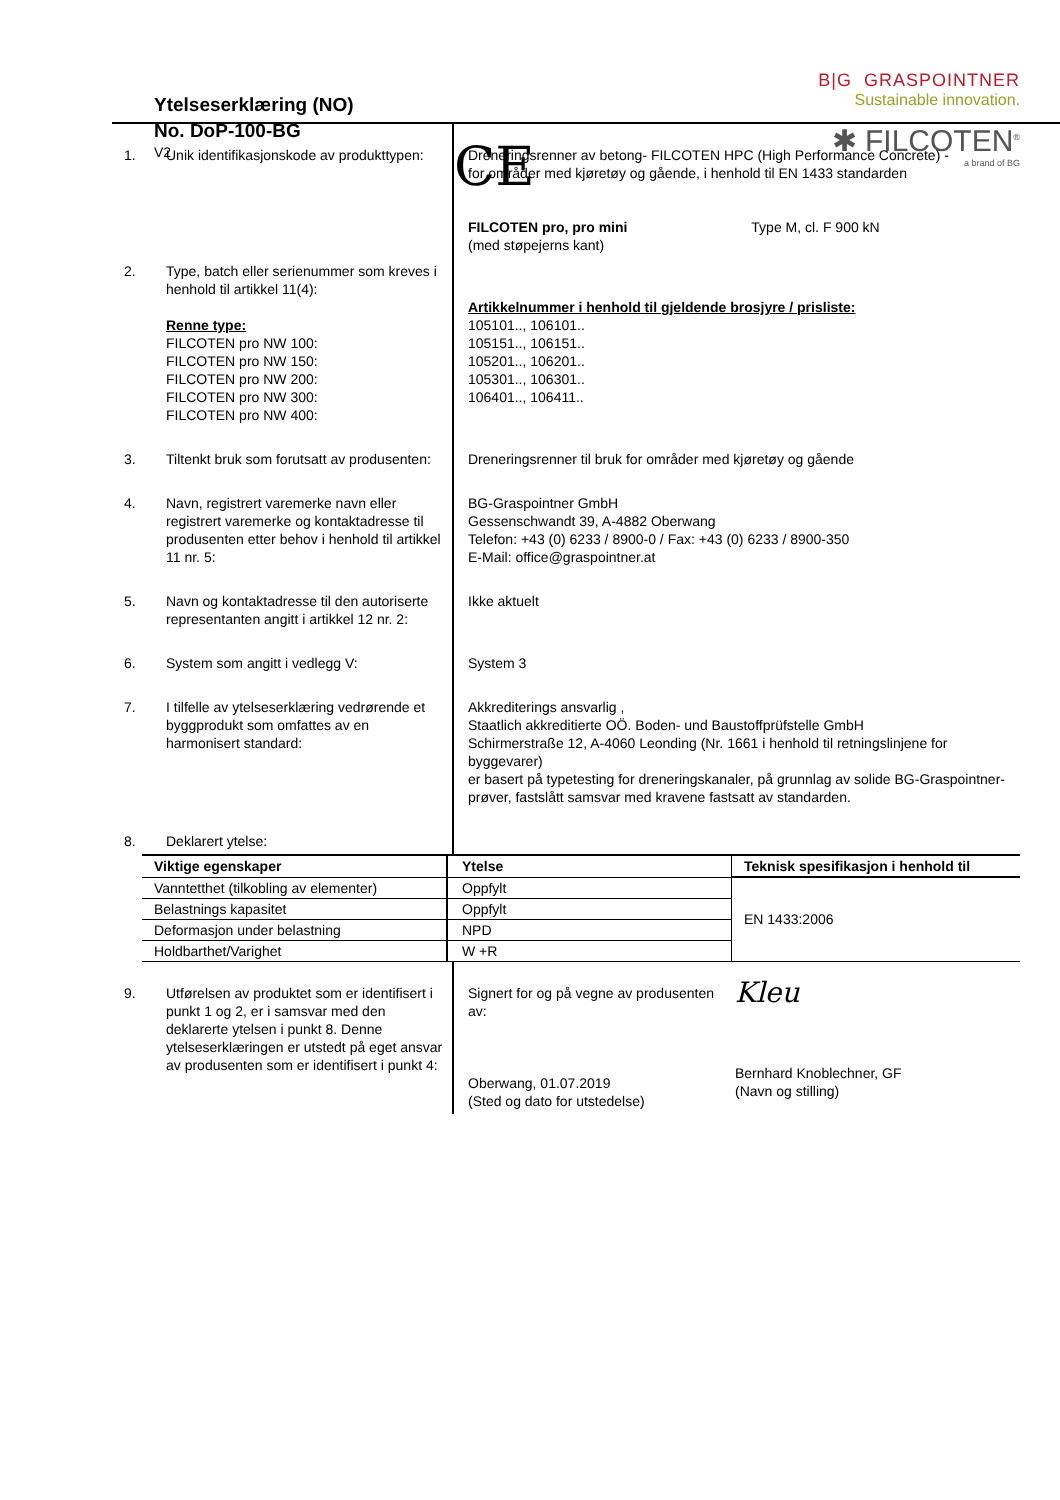Ytelseserklæring (NO)
No. DoP-100-BG
V2
CE
B|G GRASPOINTNER
Sustainable innovation.
✱ FILCOTEN<sup>®</sup>
a brand of BG
| 1. | Unik identifikasjonskode av produkttypen: | Dreneringsrenner av betong- FILCOTEN HPC (High Performance Concrete) - for områder med kjøretøy og gående, i henhold til EN 1433 standarden FILCOTEN pro, pro mini Type M, cl. F 900 kN (med støpejerns kant) |
| 2. | Type, batch eller serienummer som kreves i henhold til artikkel 11(4): Renne type: FILCOTEN pro NW 100: FILCOTEN pro NW 150: FILCOTEN pro NW 200: FILCOTEN pro NW 300: FILCOTEN pro NW 400: | Artikkelnummer i henhold til gjeldende brosjyre / prisliste: 105101.., 106101.. 105151.., 106151.. 105201.., 106201.. 105301.., 106301.. 106401.., 106411.. |
| 3. | Tiltenkt bruk som forutsatt av produsenten: | Dreneringsrenner til bruk for områder med kjøretøy og gående |
| 4. | Navn, registrert varemerke navn eller registrert varemerke og kontaktadresse til produsenten etter behov i henhold til artikkel 11 nr. 5: | BG-Graspointner GmbH Gessenschwandt 39, A-4882 Oberwang Telefon: +43 (0) 6233 / 8900-0 / Fax: +43 (0) 6233 / 8900-350 E-Mail: office@graspointner.at |
| 5. | Navn og kontaktadresse til den autoriserte representanten angitt i artikkel 12 nr. 2: | Ikke aktuelt |
| 6. | System som angitt i vedlegg V: | System 3 |
| 7. | I tilfelle av ytelseserklæring vedrørende et byggprodukt som omfattes av en harmonisert standard: | Akkrediterings ansvarlig , Staatlich akkreditierte OÖ. Boden- und Baustoffprüfstelle GmbH Schirmerstraße 12, A-4060 Leonding (Nr. 1661 i henhold til retningslinjene for byggevarer) er basert på typetesting for dreneringskanaler, på grunnlag av solide BG-Graspointner-prøver, fastslått samsvar med kravene fastsatt av standarden. |
| 8. | Deklarert ytelse: | |
| Viktige egenskaper | Ytelse | Teknisk spesifikasjon i henhold til |
| --- | --- | --- |
| Vanntetthet (tilkobling av elementer) | Oppfylt | EN 1433:2006 |
| Belastnings kapasitet | Oppfylt | |
| Deformasjon under belastning | NPD | |
| Holdbarthet/Varighet | W +R | |
| 9. | Utførelsen av produktet som er identifisert i punkt 1 og 2, er i samsvar med den deklarerte ytelsen i punkt 8. Denne ytelseserklæringen er utstedt på eget ansvar av produsenten som er identifisert i punkt 4: | Signert for og på vegne av produsenten av: Oberwang, 01.07.2019 (Sted og dato for utstedelse) | Kleu Bernhard Knoblechner, GF (Navn og stilling) |